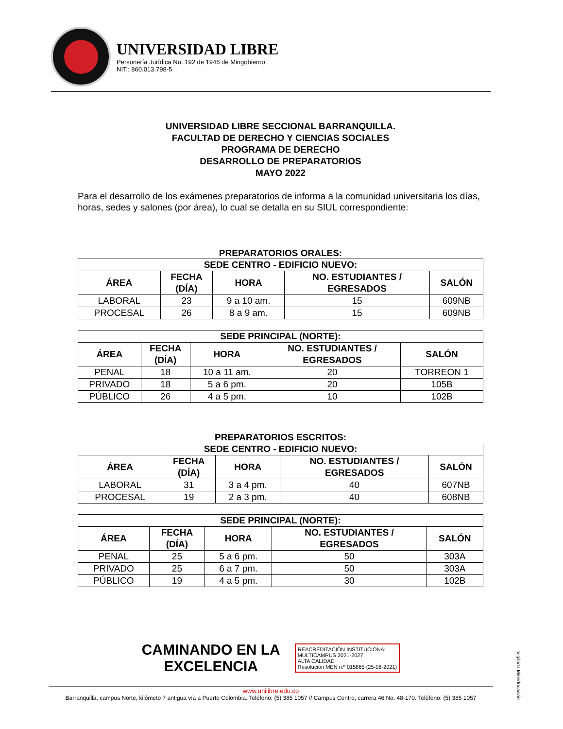UNIVERSIDAD LIBRE
Personería Jurídica No. 192 de 1946 de Mingobierno
NIT.: 860.013.798-5
UNIVERSIDAD LIBRE SECCIONAL BARRANQUILLA.
FACULTAD DE DERECHO Y CIENCIAS SOCIALES
PROGRAMA DE DERECHO
DESARROLLO DE PREPARATORIOS
MAYO 2022
Para el desarrollo de los exámenes preparatorios de informa a la comunidad universitaria los días, horas, sedes y salones (por área), lo cual se detalla en su SIUL correspondiente:
PREPARATORIOS ORALES:
| SEDE CENTRO - EDIFICIO NUEVO: | | | | |
| --- | --- | --- | --- | --- |
| ÁREA | FECHA (DÍA) | HORA | NO. ESTUDIANTES / EGRESADOS | SALÓN |
| LABORAL | 23 | 9 a 10 am. | 15 | 609NB |
| PROCESAL | 26 | 8 a 9 am. | 15 | 609NB |
| SEDE PRINCIPAL (NORTE): | | | | |
| --- | --- | --- | --- | --- |
| ÁREA | FECHA (DÍA) | HORA | NO. ESTUDIANTES / EGRESADOS | SALÓN |
| PENAL | 18 | 10 a 11 am. | 20 | TORREON 1 |
| PRIVADO | 18 | 5 a 6 pm. | 20 | 105B |
| PÚBLICO | 26 | 4 a 5 pm. | 10 | 102B |
PREPARATORIOS ESCRITOS:
| SEDE CENTRO - EDIFICIO NUEVO: | | | | |
| --- | --- | --- | --- | --- |
| ÁREA | FECHA (DÍA) | HORA | NO. ESTUDIANTES / EGRESADOS | SALÓN |
| LABORAL | 31 | 3 a 4 pm. | 40 | 607NB |
| PROCESAL | 19 | 2 a 3 pm. | 40 | 608NB |
| SEDE PRINCIPAL (NORTE): | | | | |
| --- | --- | --- | --- | --- |
| ÁREA | FECHA (DÍA) | HORA | NO. ESTUDIANTES / EGRESADOS | SALÓN |
| PENAL | 25 | 5 a 6 pm. | 50 | 303A |
| PRIVADO | 25 | 6 a 7 pm. | 50 | 303A |
| PÚBLICO | 19 | 4 a 5 pm. | 30 | 102B |
CAMINANDO EN LA
EXCELENCIA
REACREDITACIÓN INSTITUCIONAL
MULTICAMPUS 2021-2027
ALTA CALIDAD
Resolución MEN n.º 015865 (25-08-2021)
www.unilibre.edu.co
Barranquilla, campus Norte, kilómeto 7 antigua vía a Puerto Colombia. Teléfono: (5) 385 1057 // Campus Centro, carrera 46 No. 48-170. Teléfono: (5) 385 1057
Vigilada Mineducación